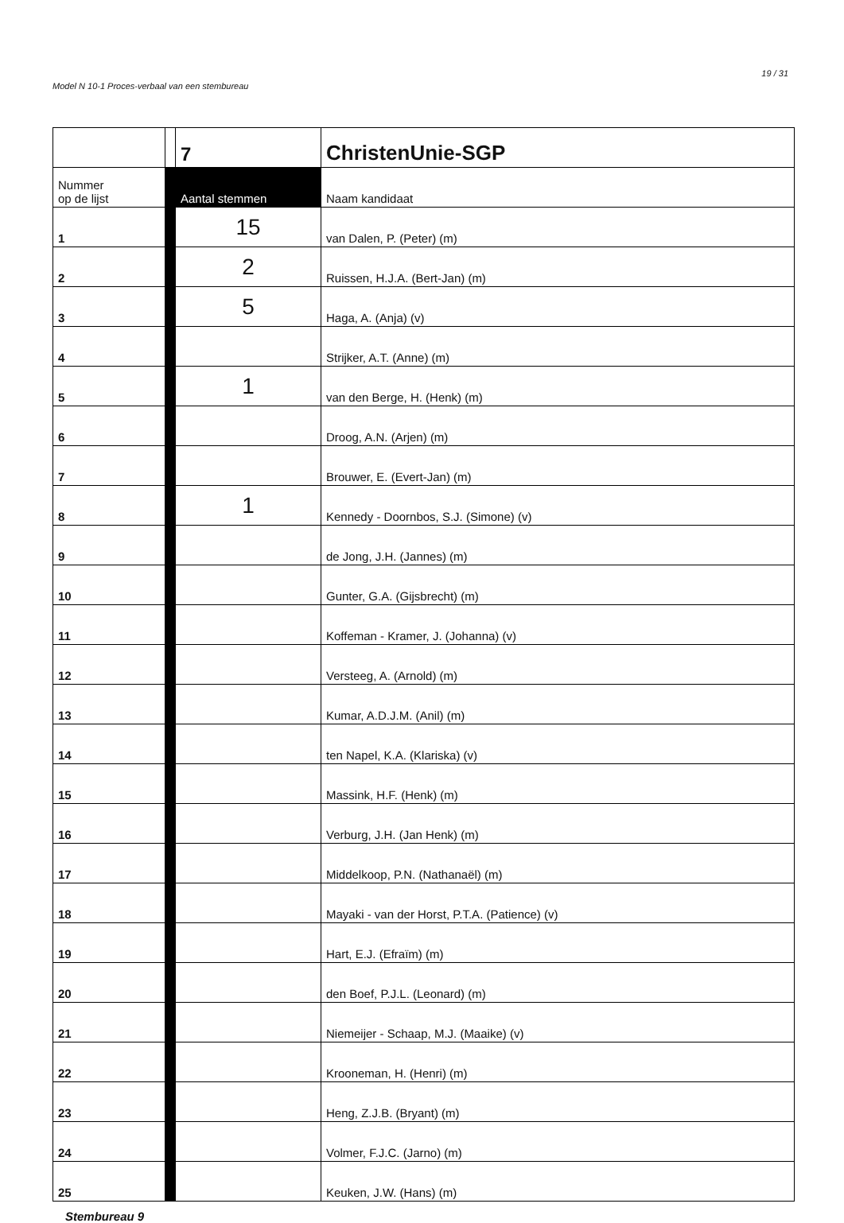19 / 31
Model N 10-1 Proces-verbaal van een stembureau
| | | 7 | ChristenUnie-SGP |
| Nummer op de lijst | | Aantal stemmen | Naam kandidaat |
| 1 | | 15 | van Dalen, P. (Peter) (m) |
| 2 | | 2 | Ruissen, H.J.A. (Bert-Jan) (m) |
| 3 | | 5 | Haga, A. (Anja) (v) |
| 4 | | | Strijker, A.T. (Anne) (m) |
| 5 | | 1 | van den Berge, H. (Henk) (m) |
| 6 | | | Droog, A.N. (Arjen) (m) |
| 7 | | | Brouwer, E. (Evert-Jan) (m) |
| 8 | | 1 | Kennedy - Doornbos, S.J. (Simone) (v) |
| 9 | | | de Jong, J.H. (Jannes) (m) |
| 10 | | | Gunter, G.A. (Gijsbrecht) (m) |
| 11 | | | Koffeman - Kramer, J. (Johanna) (v) |
| 12 | | | Versteeg, A. (Arnold) (m) |
| 13 | | | Kumar, A.D.J.M. (Anil) (m) |
| 14 | | | ten Napel, K.A. (Klariska) (v) |
| 15 | | | Massink, H.F. (Henk) (m) |
| 16 | | | Verburg, J.H. (Jan Henk) (m) |
| 17 | | | Middelkoop, P.N. (Nathanaël) (m) |
| 18 | | | Mayaki - van der Horst, P.T.A. (Patience) (v) |
| 19 | | | Hart, E.J. (Efraïm) (m) |
| 20 | | | den Boef, P.J.L. (Leonard) (m) |
| 21 | | | Niemeijer - Schaap, M.J. (Maaike) (v) |
| 22 | | | Krooneman, H. (Henri) (m) |
| 23 | | | Heng, Z.J.B. (Bryant) (m) |
| 24 | | | Volmer, F.J.C. (Jarno) (m) |
| 25 | | | Keuken, J.W. (Hans) (m) |
Stembureau 9